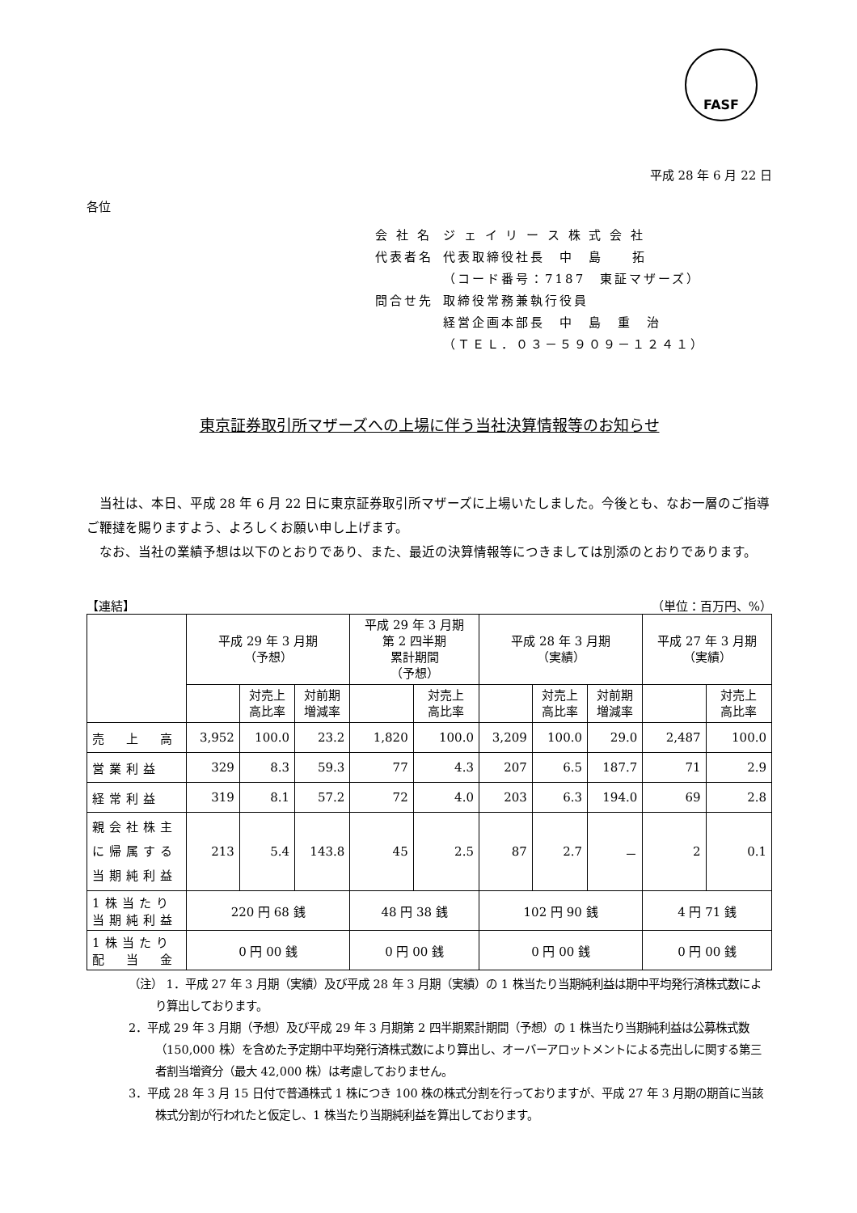FASF
平成 28 年 6 月 22 日
各位
| 会 社 名 | ジ ェ イ リ ー ス 株 式 会 社 |
| 代表者名 | 代表取締役社長 中 島 拓 |
| | （コード番号：7187 東証マザーズ） |
| 問合せ先 | 取締役常務兼執行役員 |
| | 経営企画本部長 中 島 重 治 |
| | （ＴＥＬ．０３－５９０９－１２４１） |
東京証券取引所マザーズへの上場に伴う当社決算情報等のお知らせ
当社は、本日、平成 28 年 6 月 22 日に東京証券取引所マザーズに上場いたしました。今後とも、なお一層のご指導ご鞭撻を賜りますよう、よろしくお願い申し上げます。
なお、当社の業績予想は以下のとおりであり、また、最近の決算情報等につきましては別添のとおりであります。
【連結】 （単位：百万円、%）
| | 平成 29 年 3 月期 （予想） | | | 平成 29 年 3 月期 第 2 四半期 累計期間 （予想） | | 平成 28 年 3 月期 （実績） | | | 平成 27 年 3 月期 （実績） | |
| --- | --- | --- | --- | --- | --- | --- | --- | --- | --- | --- |
| | | 対売上 高比率 | 対前期 増減率 | | 対売上 高比率 | | 対売上 高比率 | 対前期 増減率 | | 対売上 高比率 |
| 売 上 高 | 3,952 | 100.0 | 23.2 | 1,820 | 100.0 | 3,209 | 100.0 | 29.0 | 2,487 | 100.0 |
| 営業利益 | 329 | 8.3 | 59.3 | 77 | 4.3 | 207 | 6.5 | 187.7 | 71 | 2.9 |
| 経常利益 | 319 | 8.1 | 57.2 | 72 | 4.0 | 203 | 6.3 | 194.0 | 69 | 2.8 |
| 親会社株主 に帰属する 当期純利益 | 213 | 5.4 | 143.8 | 45 | 2.5 | 87 | 2.7 | － | 2 | 0.1 |
| 1株当たり 当期純利益 | 220 円 68 銭 | | | 48 円 38 銭 | | 102 円 90 銭 | | | 4 円 71 銭 | |
| 1株当たり 配 当 金 | 0 円 00 銭 | | | 0 円 00 銭 | | 0 円 00 銭 | | | 0 円 00 銭 | |
（注） 1．平成 27 年 3 月期（実績）及び平成 28 年 3 月期（実績）の 1 株当たり当期純利益は期中平均発行済株式数により算出しております。
2．平成 29 年 3 月期（予想）及び平成 29 年 3 月期第 2 四半期累計期間（予想）の 1 株当たり当期純利益は公募株式数（150,000 株）を含めた予定期中平均発行済株式数により算出し、オーバーアロットメントによる売出しに関する第三者割当増資分（最大 42,000 株）は考慮しておりません。
3．平成 28 年 3 月 15 日付で普通株式 1 株につき 100 株の株式分割を行っておりますが、平成 27 年 3 月期の期首に当該株式分割が行われたと仮定し、1 株当たり当期純利益を算出しております。